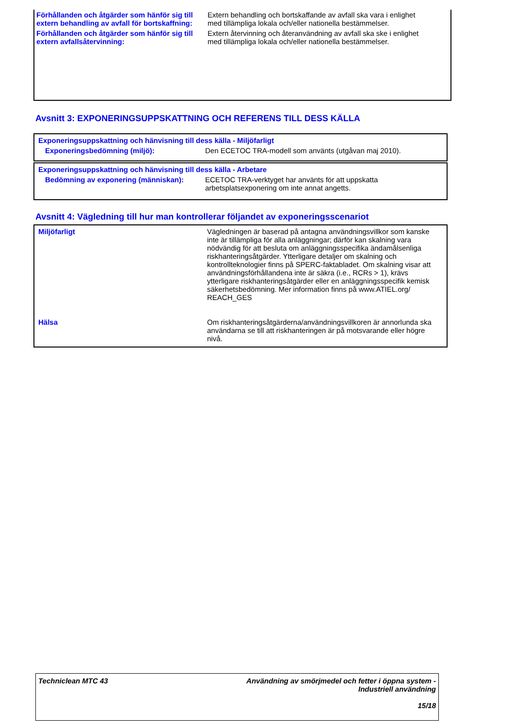| Förhållanden och åtgärder som hänför sig till extern behandling av avfall för bortskaffning: | Extern behandling och bortskaffande av avfall ska vara i enlighet med tillämpliga lokala och/eller nationella bestämmelser. |
| Förhållanden och åtgärder som hänför sig till extern avfallsåtervinning: | Extern återvinning och återanvändning av avfall ska ske i enlighet med tillämpliga lokala och/eller nationella bestämmelser. |
Avsnitt 3: EXPONERINGSUPPSKATTNING OCH REFERENS TILL DESS KÄLLA
Exponeringsuppskattning och hänvisning till dess källa - Miljöfarligt
| Exponeringsbedömning (miljö): | Den ECETOC TRA-modell som använts (utgåvan maj 2010). |
Exponeringsuppskattning och hänvisning till dess källa - Arbetare
| Bedömning av exponering (människan): | ECETOC TRA-verktyget har använts för att uppskatta arbetsplatsexponering om inte annat angetts. |
Avsnitt 4: Vägledning till hur man kontrollerar följandet av exponeringsscenariot
| Miljöfarligt | Vägledningen är baserad på antagna användningsvillkor som kanske inte är tillämpliga för alla anläggningar; därför kan skalning vara nödvändig för att besluta om anläggningsspecifika ändamålsenliga riskhanteringsåtgärder. Ytterligare detaljer om skalning och kontrollteknologier finns på SPERC-faktabladet. Om skalning visar att användningsförhållandena inte är säkra (i.e., RCRs > 1), krävs ytterligare riskhanteringsåtgärder eller en anläggningsspecifik kemisk säkerhetsbedömning. Mer information finns på www.ATIEL.org/ REACH_GES |
| Hälsa | Om riskhanteringsåtgärderna/användningsvillkoren är annorlunda ska användarna se till att riskhanteringen är på motsvarande eller högre nivå. |
Techniclean MTC 43 Användning av smörjmedel och fetter i öppna system -
Industriell användning
15/18